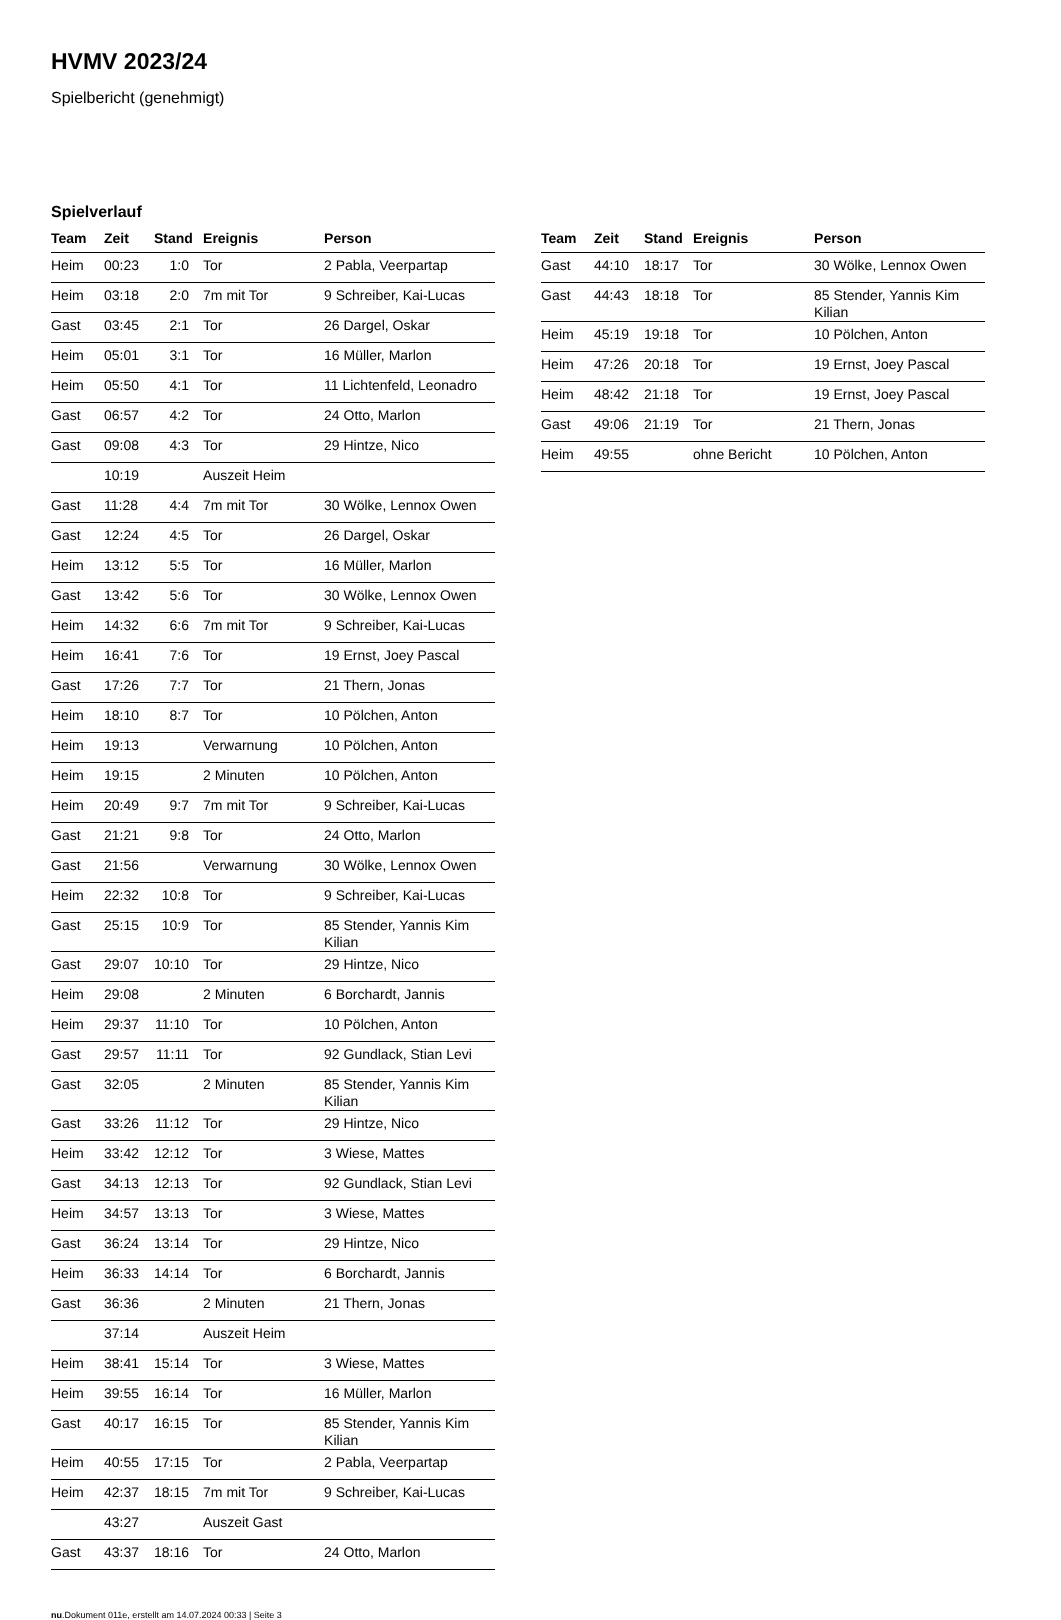HVMV 2023/24
Spielbericht (genehmigt)
Spielverlauf
| Team | Zeit | Stand | Ereignis | Person |
| --- | --- | --- | --- | --- |
| Heim | 00:23 | 1:0 | Tor | 2 Pabla, Veerpartap |
| Heim | 03:18 | 2:0 | 7m mit Tor | 9 Schreiber, Kai-Lucas |
| Gast | 03:45 | 2:1 | Tor | 26 Dargel, Oskar |
| Heim | 05:01 | 3:1 | Tor | 16 Müller, Marlon |
| Heim | 05:50 | 4:1 | Tor | 11 Lichtenfeld, Leonadro |
| Gast | 06:57 | 4:2 | Tor | 24 Otto, Marlon |
| Gast | 09:08 | 4:3 | Tor | 29 Hintze, Nico |
| | 10:19 | | Auszeit Heim | |
| Gast | 11:28 | 4:4 | 7m mit Tor | 30 Wölke, Lennox Owen |
| Gast | 12:24 | 4:5 | Tor | 26 Dargel, Oskar |
| Heim | 13:12 | 5:5 | Tor | 16 Müller, Marlon |
| Gast | 13:42 | 5:6 | Tor | 30 Wölke, Lennox Owen |
| Heim | 14:32 | 6:6 | 7m mit Tor | 9 Schreiber, Kai-Lucas |
| Heim | 16:41 | 7:6 | Tor | 19 Ernst, Joey Pascal |
| Gast | 17:26 | 7:7 | Tor | 21 Thern, Jonas |
| Heim | 18:10 | 8:7 | Tor | 10 Pölchen, Anton |
| Heim | 19:13 | | Verwarnung | 10 Pölchen, Anton |
| Heim | 19:15 | | 2 Minuten | 10 Pölchen, Anton |
| Heim | 20:49 | 9:7 | 7m mit Tor | 9 Schreiber, Kai-Lucas |
| Gast | 21:21 | 9:8 | Tor | 24 Otto, Marlon |
| Gast | 21:56 | | Verwarnung | 30 Wölke, Lennox Owen |
| Heim | 22:32 | 10:8 | Tor | 9 Schreiber, Kai-Lucas |
| Gast | 25:15 | 10:9 | Tor | 85 Stender, Yannis Kim Kilian |
| Gast | 29:07 | 10:10 | Tor | 29 Hintze, Nico |
| Heim | 29:08 | | 2 Minuten | 6 Borchardt, Jannis |
| Heim | 29:37 | 11:10 | Tor | 10 Pölchen, Anton |
| Gast | 29:57 | 11:11 | Tor | 92 Gundlack, Stian Levi |
| Gast | 32:05 | | 2 Minuten | 85 Stender, Yannis Kim Kilian |
| Gast | 33:26 | 11:12 | Tor | 29 Hintze, Nico |
| Heim | 33:42 | 12:12 | Tor | 3 Wiese, Mattes |
| Gast | 34:13 | 12:13 | Tor | 92 Gundlack, Stian Levi |
| Heim | 34:57 | 13:13 | Tor | 3 Wiese, Mattes |
| Gast | 36:24 | 13:14 | Tor | 29 Hintze, Nico |
| Heim | 36:33 | 14:14 | Tor | 6 Borchardt, Jannis |
| Gast | 36:36 | | 2 Minuten | 21 Thern, Jonas |
| | 37:14 | | Auszeit Heim | |
| Heim | 38:41 | 15:14 | Tor | 3 Wiese, Mattes |
| Heim | 39:55 | 16:14 | Tor | 16 Müller, Marlon |
| Gast | 40:17 | 16:15 | Tor | 85 Stender, Yannis Kim Kilian |
| Heim | 40:55 | 17:15 | Tor | 2 Pabla, Veerpartap |
| Heim | 42:37 | 18:15 | 7m mit Tor | 9 Schreiber, Kai-Lucas |
| | 43:27 | | Auszeit Gast | |
| Gast | 43:37 | 18:16 | Tor | 24 Otto, Marlon |
| Team | Zeit | Stand | Ereignis | Person |
| --- | --- | --- | --- | --- |
| Gast | 44:10 | 18:17 | Tor | 30 Wölke, Lennox Owen |
| Gast | 44:43 | 18:18 | Tor | 85 Stender, Yannis Kim Kilian |
| Heim | 45:19 | 19:18 | Tor | 10 Pölchen, Anton |
| Heim | 47:26 | 20:18 | Tor | 19 Ernst, Joey Pascal |
| Heim | 48:42 | 21:18 | Tor | 19 Ernst, Joey Pascal |
| Gast | 49:06 | 21:19 | Tor | 21 Thern, Jonas |
| Heim | 49:55 | | ohne Bericht | 10 Pölchen, Anton |
nu.Dokument 011e, erstellt am 14.07.2024 00:33 | Seite 3